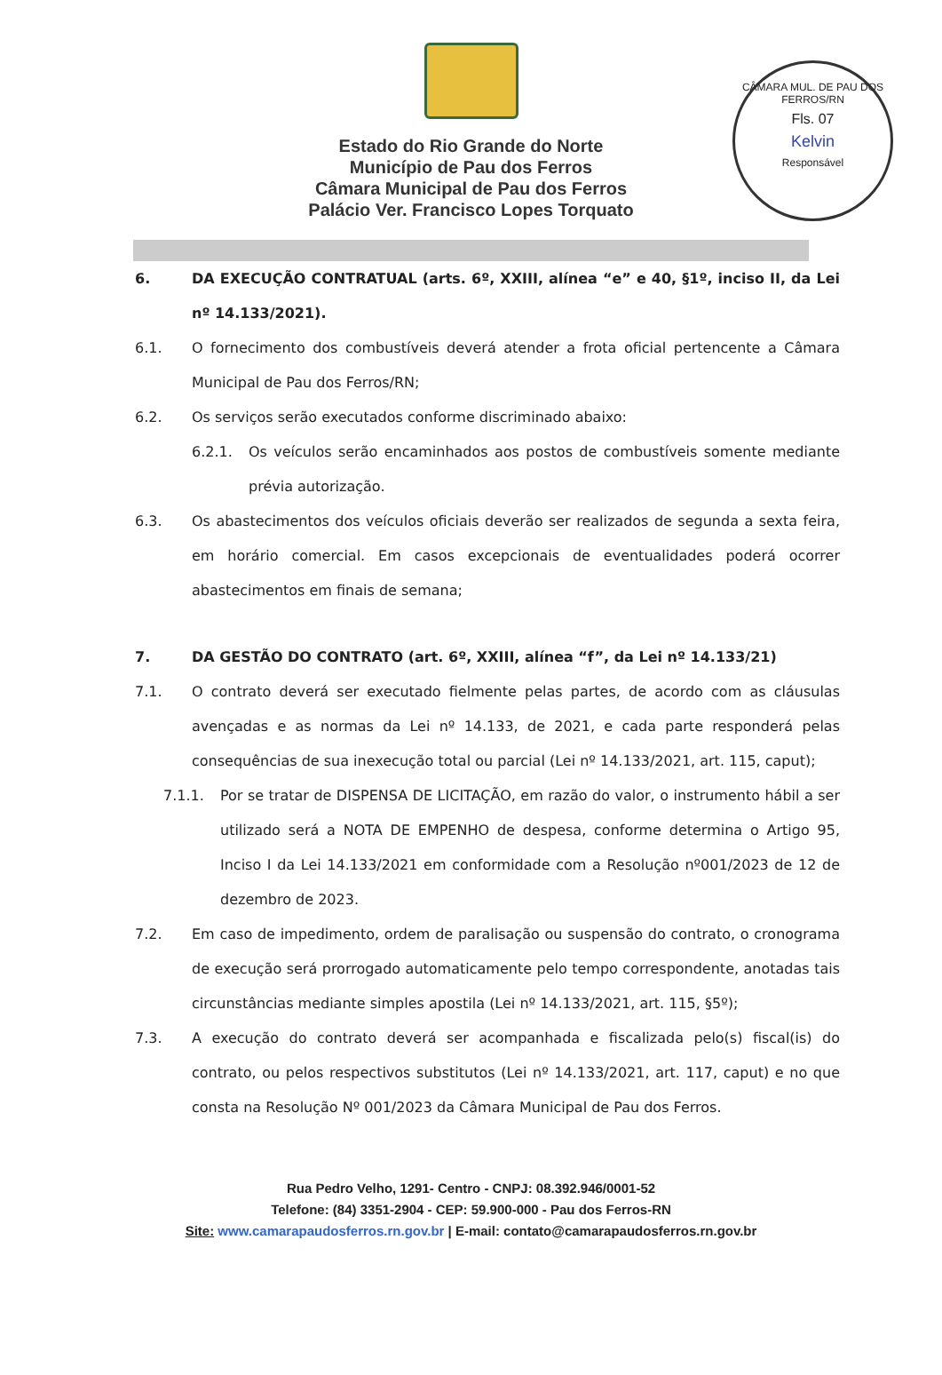CÂMARA MUL. DE PAU DOS FERROS/RN
Fls. 07
Kelvin
Responsável
Estado do Rio Grande do Norte
Município de Pau dos Ferros
Câmara Municipal de Pau dos Ferros
Palácio Ver. Francisco Lopes Torquato
6. DA EXECUÇÃO CONTRATUAL (arts. 6º, XXIII, alínea “e” e 40, §1º, inciso II, da Lei nº 14.133/2021).
6.1. O fornecimento dos combustíveis deverá atender a frota oficial pertencente a Câmara Municipal de Pau dos Ferros/RN;
6.2. Os serviços serão executados conforme discriminado abaixo:
6.2.1. Os veículos serão encaminhados aos postos de combustíveis somente mediante prévia autorização.
6.3. Os abastecimentos dos veículos oficiais deverão ser realizados de segunda a sexta feira, em horário comercial. Em casos excepcionais de eventualidades poderá ocorrer abastecimentos em finais de semana;
7. DA GESTÃO DO CONTRATO (art. 6º, XXIII, alínea “f”, da Lei nº 14.133/21)
7.1. O contrato deverá ser executado fielmente pelas partes, de acordo com as cláusulas avençadas e as normas da Lei nº 14.133, de 2021, e cada parte responderá pelas consequências de sua inexecução total ou parcial (Lei nº 14.133/2021, art. 115, caput);
7.1.1. Por se tratar de DISPENSA DE LICITAÇÃO, em razão do valor, o instrumento hábil a ser utilizado será a NOTA DE EMPENHO de despesa, conforme determina o Artigo 95, Inciso I da Lei 14.133/2021 em conformidade com a Resolução nº001/2023 de 12 de dezembro de 2023.
7.2. Em caso de impedimento, ordem de paralisação ou suspensão do contrato, o cronograma de execução será prorrogado automaticamente pelo tempo correspondente, anotadas tais circunstâncias mediante simples apostila (Lei nº 14.133/2021, art. 115, §5º);
7.3. A execução do contrato deverá ser acompanhada e fiscalizada pelo(s) fiscal(is) do contrato, ou pelos respectivos substitutos (Lei nº 14.133/2021, art. 117, caput) e no que consta na Resolução Nº 001/2023 da Câmara Municipal de Pau dos Ferros.
Rua Pedro Velho, 1291- Centro - CNPJ: 08.392.946/0001-52
Telefone: (84) 3351-2904 - CEP: 59.900-000 - Pau dos Ferros-RN
Site: www.camarapaudosferros.rn.gov.br | E-mail: contato@camarapaudosferros.rn.gov.br